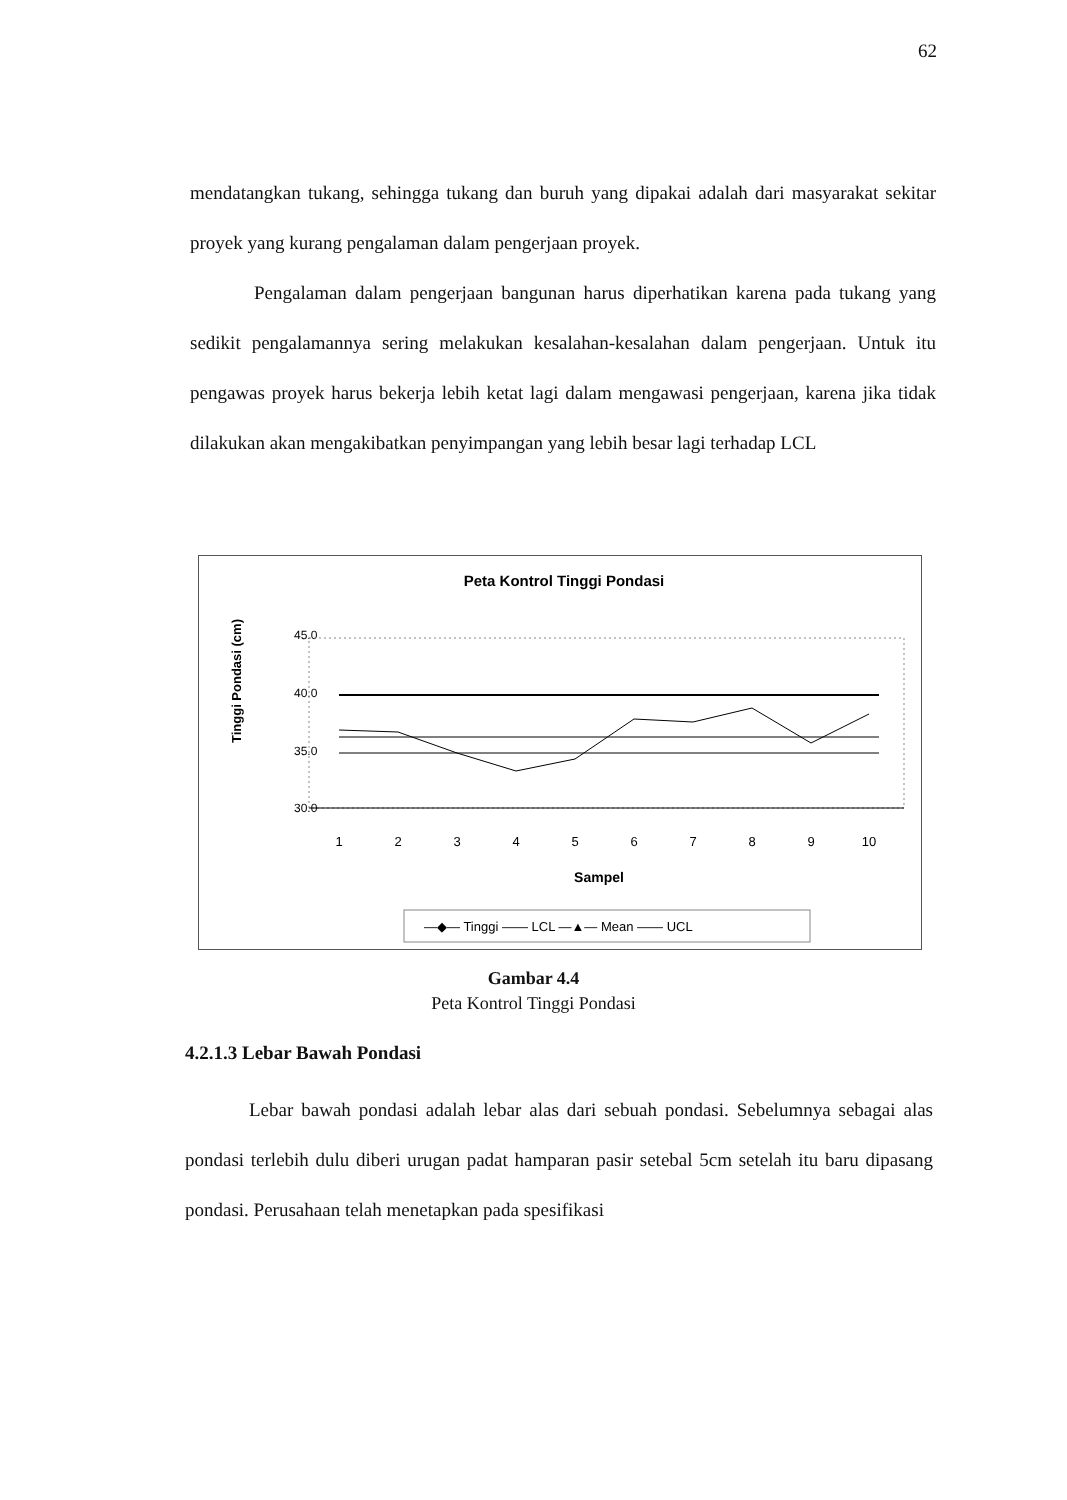62
mendatangkan tukang, sehingga tukang dan buruh yang dipakai adalah dari masyarakat sekitar proyek yang kurang pengalaman dalam pengerjaan proyek.
Pengalaman dalam pengerjaan bangunan harus diperhatikan karena pada tukang yang sedikit pengalamannya sering melakukan kesalahan-kesalahan dalam pengerjaan. Untuk itu pengawas proyek harus bekerja lebih ketat lagi dalam mengawasi pengerjaan, karena jika tidak dilakukan akan mengakibatkan penyimpangan yang lebih besar lagi terhadap LCL
Peta Kontrol Tinggi Pondasi
Tinggi Pondasi (cm)
45.0
40.0
35.0
30.0
1
2
3
4
5
6
7
8
9
10
Sampel
—◆— Tinggi —— LCL —▲— Mean —— UCL
Gambar 4.4
Peta Kontrol Tinggi Pondasi
4.2.1.3 Lebar Bawah Pondasi
Lebar bawah pondasi adalah lebar alas dari sebuah pondasi. Sebelumnya sebagai alas pondasi terlebih dulu diberi urugan padat hamparan pasir setebal 5cm setelah itu baru dipasang pondasi. Perusahaan telah menetapkan pada spesifikasi